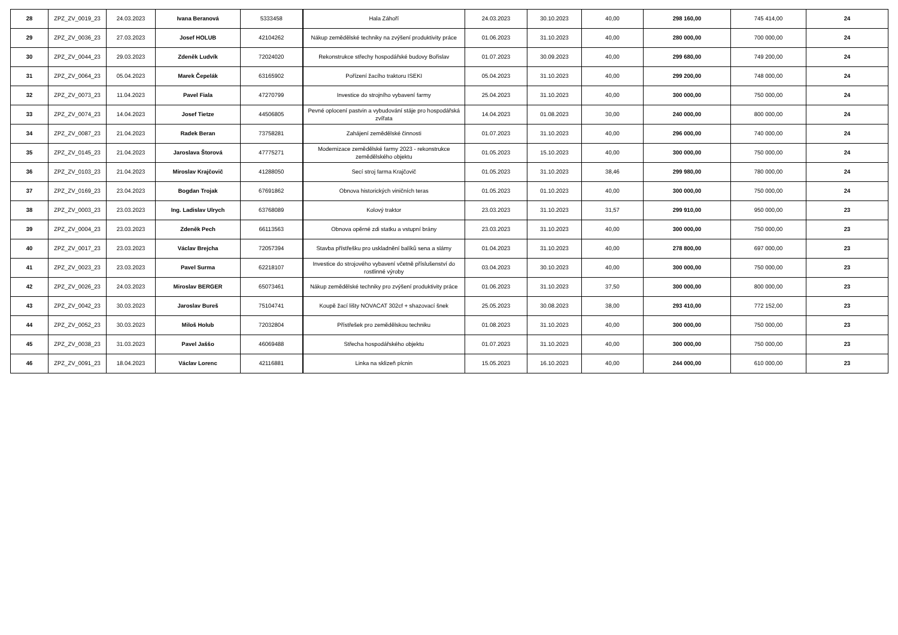| 28 | ZPZ_ZV_0019_23 | 24.03.2023 | Ivana Beranová | 5333458 | Hala Záhoří | 24.03.2023 | 30.10.2023 | 40,00 | 298 160,00 | 745 414,00 | 24 |
| 29 | ZPZ_ZV_0036_23 | 27.03.2023 | Josef HOLUB | 42104262 | Nákup zemědělské techniky na zvýšení produktivity práce | 01.06.2023 | 31.10.2023 | 40,00 | 280 000,00 | 700 000,00 | 24 |
| 30 | ZPZ_ZV_0044_23 | 29.03.2023 | Zdeněk Ludvík | 72024020 | Rekonstrukce střechy hospodářské budovy Bořislav | 01.07.2023 | 30.09.2023 | 40,00 | 299 680,00 | 749 200,00 | 24 |
| 31 | ZPZ_ZV_0064_23 | 05.04.2023 | Marek Čepelák | 63165902 | Pořízení žacího traktoru ISEKI | 05.04.2023 | 31.10.2023 | 40,00 | 299 200,00 | 748 000,00 | 24 |
| 32 | ZPZ_ZV_0073_23 | 11.04.2023 | Pavel Fiala | 47270799 | Investice do strojního vybavení farmy | 25.04.2023 | 31.10.2023 | 40,00 | 300 000,00 | 750 000,00 | 24 |
| 33 | ZPZ_ZV_0074_23 | 14.04.2023 | Josef Tietze | 44506805 | Pevné oplocení pastvin a vybudování stáje pro hospodářská zvířata | 14.04.2023 | 01.08.2023 | 30,00 | 240 000,00 | 800 000,00 | 24 |
| 34 | ZPZ_ZV_0087_23 | 21.04.2023 | Radek Beran | 73758281 | Zahájení zemědělské činnosti | 01.07.2023 | 31.10.2023 | 40,00 | 296 000,00 | 740 000,00 | 24 |
| 35 | ZPZ_ZV_0145_23 | 21.04.2023 | Jaroslava Štorová | 47775271 | Modernizace zemědělské farmy 2023 - rekonstrukce zemědělského objektu | 01.05.2023 | 15.10.2023 | 40,00 | 300 000,00 | 750 000,00 | 24 |
| 36 | ZPZ_ZV_0103_23 | 21.04.2023 | Miroslav Krajčovič | 41288050 | Secí stroj farma Krajčovič | 01.05.2023 | 31.10.2023 | 38,46 | 299 980,00 | 780 000,00 | 24 |
| 37 | ZPZ_ZV_0169_23 | 23.04.2023 | Bogdan Trojak | 67691862 | Obnova historických viničních teras | 01.05.2023 | 01.10.2023 | 40,00 | 300 000,00 | 750 000,00 | 24 |
| 38 | ZPZ_ZV_0003_23 | 23.03.2023 | Ing. Ladislav Ulrych | 63768089 | Kolový traktor | 23.03.2023 | 31.10.2023 | 31,57 | 299 910,00 | 950 000,00 | 23 |
| 39 | ZPZ_ZV_0004_23 | 23.03.2023 | Zdeněk Pech | 66113563 | Obnova opěrné zdi statku a vstupní brány | 23.03.2023 | 31.10.2023 | 40,00 | 300 000,00 | 750 000,00 | 23 |
| 40 | ZPZ_ZV_0017_23 | 23.03.2023 | Václav Brejcha | 72057394 | Stavba přístřešku pro uskladnění balíků sena a slámy | 01.04.2023 | 31.10.2023 | 40,00 | 278 800,00 | 697 000,00 | 23 |
| 41 | ZPZ_ZV_0023_23 | 23.03.2023 | Pavel Surma | 62218107 | Investice do strojového vybavení včetně příslušenství do rostlinné výroby | 03.04.2023 | 30.10.2023 | 40,00 | 300 000,00 | 750 000,00 | 23 |
| 42 | ZPZ_ZV_0026_23 | 24.03.2023 | Miroslav BERGER | 65073461 | Nákup zemědělské techniky pro zvýšení produktivity práce | 01.06.2023 | 31.10.2023 | 37,50 | 300 000,00 | 800 000,00 | 23 |
| 43 | ZPZ_ZV_0042_23 | 30.03.2023 | Jaroslav Bureš | 75104741 | Koupě žací lišty NOVACAT 302cf + shazovací šnek | 25.05.2023 | 30.08.2023 | 38,00 | 293 410,00 | 772 152,00 | 23 |
| 44 | ZPZ_ZV_0052_23 | 30.03.2023 | Miloš Holub | 72032804 | Přístřešek pro zemědělskou techniku | 01.08.2023 | 31.10.2023 | 40,00 | 300 000,00 | 750 000,00 | 23 |
| 45 | ZPZ_ZV_0038_23 | 31.03.2023 | Pavel Jaššo | 46069488 | Střecha hospodářského objektu | 01.07.2023 | 31.10.2023 | 40,00 | 300 000,00 | 750 000,00 | 23 |
| 46 | ZPZ_ZV_0091_23 | 18.04.2023 | Václav Lorenc | 42116881 | Linka na sklizeň pícnin | 15.05.2023 | 16.10.2023 | 40,00 | 244 000,00 | 610 000,00 | 23 |